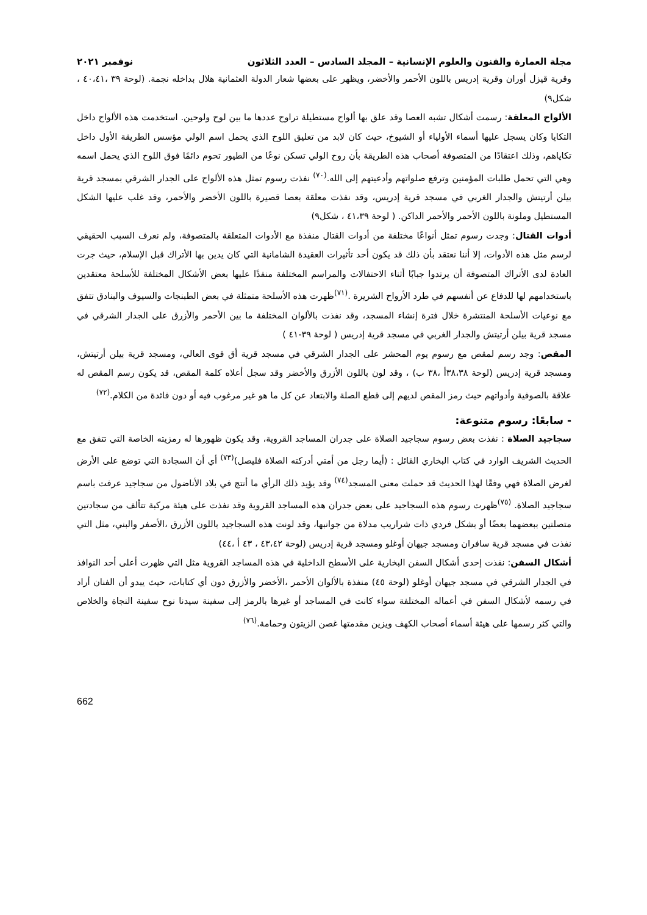مجلة العمارة والفنون والعلوم الإنسانية – المجلد السادس – العدد الثلاثون نوفمبر ٢٠٢١
وقرية قيزل أوران وقرية إدريس باللون الأحمر والأخضر، ويظهر على بعضها شعار الدولة العثمانية هلال بداخله نجمة. (لوحة ٣٩ ،٤٠،٤١ ، شكل٩)
الألواح المعلقة: رسمت أشكال تشبه العصا وقد علق بها ألواح مستطيلة تراوح عددها ما بين لوح ولوحين. استخدمت هذه الألواح داخل التكايا وكان يسجل عليها أسماء الأولياء أو الشيوخ، حيث كان لابد من تعليق اللوح الذي يحمل اسم الولي مؤسس الطريقة الأول داخل تكاياهم، وذلك اعتقادًا من المتصوفة أصحاب هذه الطريقة بأن روح الولي تسكن نوعًا من الطيور تحوم دائمًا فوق اللوح الذي يحمل اسمه وهي التي تحمل طلبات المؤمنين وترفع صلواتهم وأدعيتهم إلى الله.<sup>(٧٠)</sup> نفذت رسوم تمثل هذه الألواح على الجدار الشرقي بمسجد قرية بيلن أرتيتش والجدار الغربي في مسجد قرية إدريس، وقد نفذت معلقة بعصا قصيرة باللون الأخضر والأحمر، وقد غلب عليها الشكل المستطيل وملونة باللون الأحمر والأحمر الداكن. ( لوحة ٤١،٣٩ ، شكل٩)
أدوات القتال: وجدت رسوم تمثل أنواعًا مختلفة من أدوات القتال منفذة مع الأدوات المتعلقة بالمتصوفة، ولم نعرف السبب الحقيقي لرسم مثل هذه الأدوات، إلا أننا نعتقد بأن ذلك قد يكون أحد تأثيرات العقيدة الشامانية التي كان يدين بها الأتراك قبل الإسلام، حيث جرت العادة لدى الأتراك المتصوفة أن يرتدوا جبابًا أثناء الاحتفالات والمراسم المختلفة منفذًا عليها بعض الأشكال المختلفة للأسلحة معتقدين باستخدامهم لها للدفاع عن أنفسهم في طرد الأرواح الشريرة .<sup>(٧١)</sup>ظهرت هذه الأسلحة متمثلة في بعض الطبنجات والسيوف والبنادق تتفق مع نوعيات الأسلحة المنتشرة خلال فترة إنشاء المسجد، وقد نفذت بالألوان المختلفة ما بين الأحمر والأزرق على الجدار الشرقي في مسجد قرية بيلن أرتيتش والجدار الغربي في مسجد قرية إدريس ( لوحة ٣٩-٤١ )
المقص: وجد رسم لمقص مع رسوم يوم المحشر على الجدار الشرقي في مسجد قرية أق قوى العالي، ومسجد قرية بيلن أرتيتش، ومسجد قرية إدريس (لوحة ٣٨،٣٨أ ،٣٨ ب) ، وقد لون باللون الأزرق والأخضر وقد سجل أعلاه كلمة المقص، قد يكون رسم المقص له علاقة بالصوفية وأدواتهم حيث رمز المقص لديهم إلى قطع الصلة والابتعاد عن كل ما هو غير مرغوب فيه أو دون فائدة من الكلام.<sup>(٧٢)</sup>
- سابعًا: رسوم متنوعة:
سجاجيد الصلاة : نفذت بعض رسوم سجاجيد الصلاة على جدران المساجد القروية، وقد يكون ظهورها له رمزيته الخاصة التي تتفق مع الحديث الشريف الوارد في كتاب البخاري القائل : (أيما رجل من أمتي أدركته الصلاة فليصل)<sup>(٧٣)</sup> أي أن السجادة التي توضع على الأرض لغرض الصلاة فهي وفقًا لهذا الحديث قد حملت معنى المسجد<sup>(٧٤)</sup> وقد يؤيد ذلك الرأي ما أنتج في بلاد الأناضول من سجاجيد عرفت باسم سجاجيد الصلاة. <sup>(٧٥)</sup>ظهرت رسوم هذه السجاجيد على بعض جدران هذه المساجد القروية وقد نفذت على هيئة مركبة تتألف من سجادتين متصلتين ببعضهما بعضًا أو بشكل فردي ذات شراريب مدلاة من جوانبها، وقد لونت هذه السجاجيد باللون الأزرق ،الأصفر والبني، مثل التي نفذت في مسجد قرية سافران ومسجد جيهان أوغلو ومسجد قرية إدريس (لوحة ٤٣،٤٢ ، ٤٣ أ ،٤٤)
أشكال السفن: نفذت إحدى أشكال السفن البخارية على الأسطح الداخلية في هذه المساجد القروية مثل التي ظهرت أعلى أحد النوافذ في الجدار الشرقي في مسجد جيهان أوغلو (لوحة ٤٥) منفذة بالألوان الأحمر ،الأخضر والأزرق دون أي كتابات، حيث يبدو أن الفنان أراد في رسمه لأشكال السفن في أعماله المختلفة سواء كانت في المساجد أو غيرها بالرمز إلى سفينة سيدنا نوح سفينة النجاة والخلاص والتي كثر رسمها على هيئة أسماء أصحاب الكهف ويزين مقدمتها غصن الزيتون وحمامة.<sup>(٧٦)</sup>
662